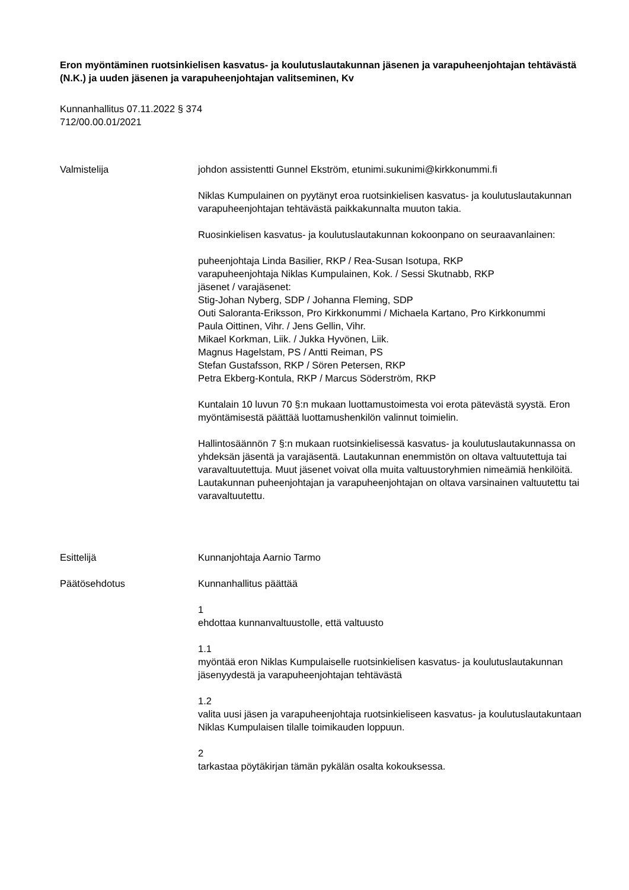Eron myöntäminen ruotsinkielisen kasvatus- ja koulutuslautakunnan jäsenen ja varapuheenjohtajan tehtävästä (N.K.) ja uuden jäsenen ja varapuheenjohtajan valitseminen, Kv
Kunnanhallitus 07.11.2022 § 374
712/00.00.01/2021
Valmistelija johdon assistentti Gunnel Ekström, etunimi.sukunimi@kirkkonummi.fi
Niklas Kumpulainen on pyytänyt eroa ruotsinkielisen kasvatus- ja koulutuslautakunnan varapuheenjohtajan tehtävästä paikkakunnalta muuton takia.
Ruosinkielisen kasvatus- ja koulutuslautakunnan kokoonpano on seuraavanlainen:
puheenjohtaja Linda Basilier, RKP / Rea-Susan Isotupa, RKP
varapuheenjohtaja Niklas Kumpulainen, Kok. / Sessi Skutnabb, RKP
jäsenet / varajäsenet:
Stig-Johan Nyberg, SDP / Johanna Fleming, SDP
Outi Saloranta-Eriksson, Pro Kirkkonummi / Michaela Kartano, Pro Kirkkonummi
Paula Oittinen, Vihr. / Jens Gellin, Vihr.
Mikael Korkman, Liik. / Jukka Hyvönen, Liik.
Magnus Hagelstam, PS / Antti Reiman, PS
Stefan Gustafsson, RKP / Sören Petersen, RKP
Petra Ekberg-Kontula, RKP / Marcus Söderström, RKP
Kuntalain 10 luvun 70 §:n mukaan luottamustoimesta voi erota pätevästä syystä. Eron myöntämisestä päättää luottamushenkilön valinnut toimielin.
Hallintosäännön 7 §:n mukaan ruotsinkielisessä kasvatus- ja koulutuslautakunnassa on yhdeksän jäsentä ja varajäsentä. Lautakunnan enemmistön on oltava valtuutettuja tai varavaltuutettuja. Muut jäsenet voivat olla muita valtuustoryhmien nimeämiä henkilöitä. Lautakunnan puheenjohtajan ja varapuheenjohtajan on oltava varsinainen valtuutettu tai varavaltuutettu.
Esittelijä Kunnanjohtaja Aarnio Tarmo
Päätösehdotus Kunnanhallitus päättää
1
ehdottaa kunnanvaltuustolle, että valtuusto
1.1
myöntää eron Niklas Kumpulaiselle ruotsinkielisen kasvatus- ja koulutuslautakunnan jäsenyydestä ja varapuheenjohtajan tehtävästä
1.2
valita uusi jäsen ja varapuheenjohtaja ruotsinkieliseen kasvatus- ja koulutuslautakuntaan Niklas Kumpulaisen tilalle toimikauden loppuun.
2
tarkastaa pöytäkirjan tämän pykälän osalta kokouksessa.